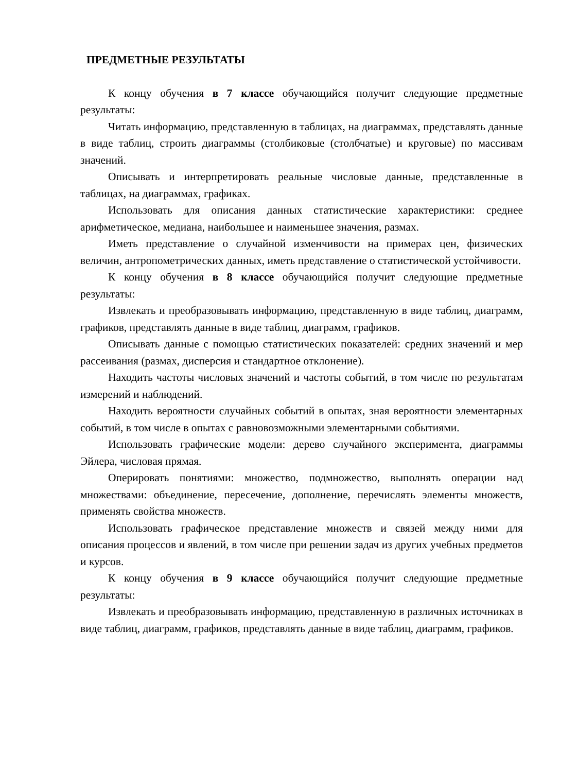ПРЕДМЕТНЫЕ РЕЗУЛЬТАТЫ
К концу обучения в 7 классе обучающийся получит следующие предметные результаты:
Читать информацию, представленную в таблицах, на диаграммах, представлять данные в виде таблиц, строить диаграммы (столбиковые (столбчатые) и круговые) по массивам значений.
Описывать и интерпретировать реальные числовые данные, представленные в таблицах, на диаграммах, графиках.
Использовать для описания данных статистические характеристики: среднее арифметическое, медиана, наибольшее и наименьшее значения, размах.
Иметь представление о случайной изменчивости на примерах цен, физических величин, антропометрических данных, иметь представление о статистической устойчивости.
К концу обучения в 8 классе обучающийся получит следующие предметные результаты:
Извлекать и преобразовывать информацию, представленную в виде таблиц, диаграмм, графиков, представлять данные в виде таблиц, диаграмм, графиков.
Описывать данные с помощью статистических показателей: средних значений и мер рассеивания (размах, дисперсия и стандартное отклонение).
Находить частоты числовых значений и частоты событий, в том числе по результатам измерений и наблюдений.
Находить вероятности случайных событий в опытах, зная вероятности элементарных событий, в том числе в опытах с равновозможными элементарными событиями.
Использовать графические модели: дерево случайного эксперимента, диаграммы Эйлера, числовая прямая.
Оперировать понятиями: множество, подмножество, выполнять операции над множествами: объединение, пересечение, дополнение, перечислять элементы множеств, применять свойства множеств.
Использовать графическое представление множеств и связей между ними для описания процессов и явлений, в том числе при решении задач из других учебных предметов и курсов.
К концу обучения в 9 классе обучающийся получит следующие предметные результаты:
Извлекать и преобразовывать информацию, представленную в различных источниках в виде таблиц, диаграмм, графиков, представлять данные в виде таблиц, диаграмм, графиков.